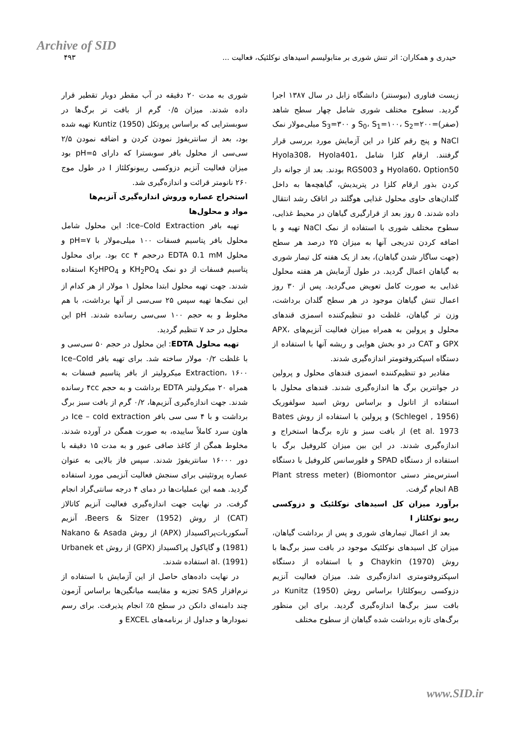Archive of SID
حیدری و همکاران: اثر تنش شوری بر متابولیسم اسیدهای نوکلئیک، فعالیت ... ۴۹۳
زیست فناوری (بیوسنتر) دانشگاه زابل در سال ۱۳۸۷ اجرا گردید. سطوح مختلف شوری شامل چهار سطح شاهد (صفر)=S<sub>0</sub>، S<sub>1</sub>=۱۰۰، S<sub>2</sub>=۲۰۰ و S<sub>3</sub>=۳۰۰ میلی‌مولار نمک NaCl و پنج رقم کلزا در این آزمایش مورد بررسی قرار گرفتند. ارقام کلزا شامل Hyola308، Hyola401، Hyola60، Option50 و RGS003 بودند. بعد از جوانه دار کردن بذور ارقام کلزا در پتریدیش، گیاهچه‌ها به داخل گلدان‌های حاوی محلول غذایی هوگلند در اتاقک رشد انتقال داده شدند. ۵ روز بعد از قرارگیری گیاهان در محیط غذایی، سطوح مختلف شوری با استفاده از نمک NaCl تهیه و با اضافه کردن تدریجی آنها به میزان ۲۵ درصد هر سطح (جهت ساگار شدن گیاهان)، بعد از یک هفته کل تیمار شوری به گیاهان اعمال گردید. در طول آزمایش هر هفته محلول غذایی به صورت کامل تعویض می‌گردید. پس از ۳۰ روز اعمال تنش گیاهان موجود در هر سطح گلدان برداشت، وزن تر گیاهان، غلظت دو تنظیم‌کننده اسمزی قندهای محلول و پرولین به همراه میزان فعالیت آنزیم‌های APX، GPX و CAT در دو بخش هوایی و ریشه آنها با استفاده از دستگاه اسپکتروفتومتر اندازه‌گیری شدند.
مقادیر دو تنظیم‌کننده اسمزی قندهای محلول و پرولین در جوانترین برگ ها اندازه‌گیری شدند. قندهای محلول با استفاده از اتانول و براساس روش اسید سولفوریک (Schlegel , 1956) و پرولین با استفاده از روش Bates et al. 1973) از بافت سبز و تازه برگ‌ها استخراج و اندازه‌گیری شدند. در این بین میزان کلروفیل برگ با استفاده از دستگاه SPAD و فلورسانس کلروفیل با دستگاه استرس‌متر دستی Plant stress meter) (Biomontor AB انجام گرفت.
برآورد میزان کل اسیدهای نوکلئیک و دزوکسی ریبو نوکلئاز I
بعد از اعمال تیمارهای شوری و پس از برداشت گیاهان، میزان کل اسیدهای نوکلئیک موجود در بافت سبز برگ‌ها با روش Chaykin (1970) و با استفاده از دستگاه اسپکتروفتومتری اندازه‌گیری شد. میزان فعالیت آنزیم دزوکسی ریبوکلئازI براساس روش Kunitz (1950) در بافت سبز برگ‌ها اندازه‌گیری گردید. برای این منظور برگ‌های تازه برداشت شده گیاهان از سطوح مختلف
شوری به مدت ۲۰ دقیقه در آب مقطر دوبار تقطیر قرار داده شدند. میزان ۰/۵ گرم از بافت تر برگ‌ها در سوبسترایی که براساس پروتکل Kuntiz (1950) تهیه شده بود، بعد از سانتریفوژ نمودن کردن و اضافه نمودن ۲/۵ سی‌سی از محلول بافر سوبسترا که دارای pH=۵ بود میزان فعالیت آنزیم دزوکسی ریبونوکلئاز I در طول موج ۲۶۰ نانومتر قرائت و اندازه‌گیری شد.
استخراج عصاره وروش اندازه‌گیری آنزیم‌ها
مواد و محلول‌ها
تهیه بافر Ice–Cold Extraction: این محلول شامل محلول بافر پتاسیم فسفات ۱۰۰ میلی‌مولار با pH=۷ و محلول EDTA 0.1 mM درحجم cc ۴ بود. برای محلول پتاسیم فسفات از دو نمک KH<sub>2</sub>PO<sub>4</sub> و K<sub>2</sub>HPO<sub>4</sub> استفاده شدند. جهت تهیه محلول ابتدا محلول ۱ مولار از هر کدام از این نمک‌ها تهیه سپس ۲۵ سی‌سی از آنها برداشت، با هم مخلوط و به حجم ۱۰۰ سی‌سی رسانده شدند. pH این محلول در حد ۷ تنظیم گردید.
تهیه محلول EDTA: این محلول در حجم ۵۰ سی‌سی و با غلظت ۰/۲ مولار ساخته شد. برای تهیه بافر Ice–Cold Extraction، ۱۶۰۰ میکرولیتر از بافر پتاسیم فسفات به همراه ۲۰ میکرولیتر EDTA برداشت و به حجم ۴cc رسانده شدند. جهت اندازه‌گیری آنزیم‌ها، ۰/۲ گرم از بافت سبز برگ برداشت و با ۴ سی سی بافر Ice – cold extraction در هاون سرد کاملاً ساییده، به صورت همگن در آورده شدند. مخلوط همگن از کاغذ صافی عبور و به مدت ۱۵ دقیقه با دور ۱۶۰۰۰ سانتریفوژ شدند. سپس فاز بالایی به عنوان عصاره پروتئینی برای سنجش فعالیت آنزیمی مورد استفاده گردید. همه این عملیات‌ها در دمای ۴ درجه سانتی‌گراد انجام گرفت. در نهایت جهت اندازه‌گیری فعالیت آنزیم کاتالاز (CAT) از روش Beers & Sizer (1952)، آنزیم آسکوربات‌پراکسیداز (APX) از روش Nakano & Asada (1981) و گایاکول پراکسیداز (GPX) از روش Urbanek et al. (1991) استفاده شدند.
در نهایت داده‌های حاصل از این آزمایش با استفاده از نرم‌افزار SAS تجزیه و مقایسه میانگین‌ها براساس آزمون چند دامنه‌ای دانکن در سطح ۵٪ انجام پذیرفت. برای رسم نمودارها و جداول از برنامه‌های EXCEL و
www.SID.ir